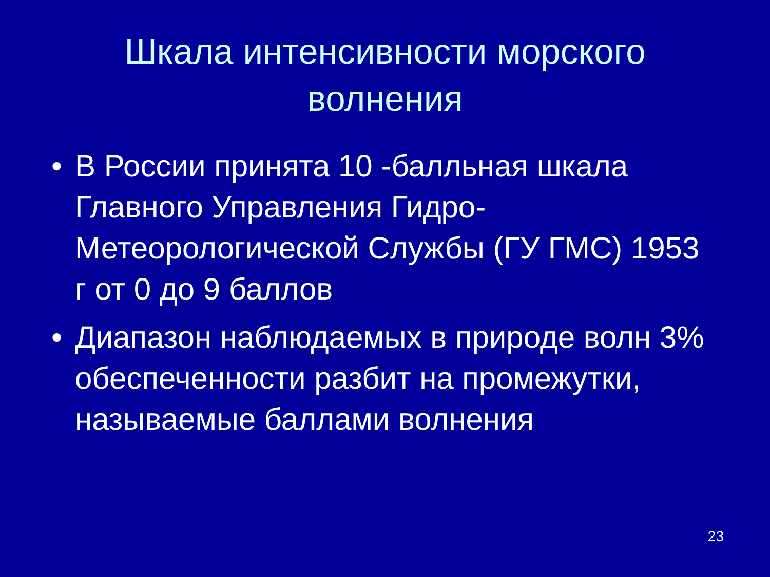Шкала интенсивности морского
волнения
• В России принята 10 -балльная шкала Главного Управления Гидро-Метеорологической Службы (ГУ ГМС) 1953 г от 0 до 9 баллов
• Диапазон наблюдаемых в природе волн 3% обеспеченности разбит на промежутки, называемые баллами волнения
23